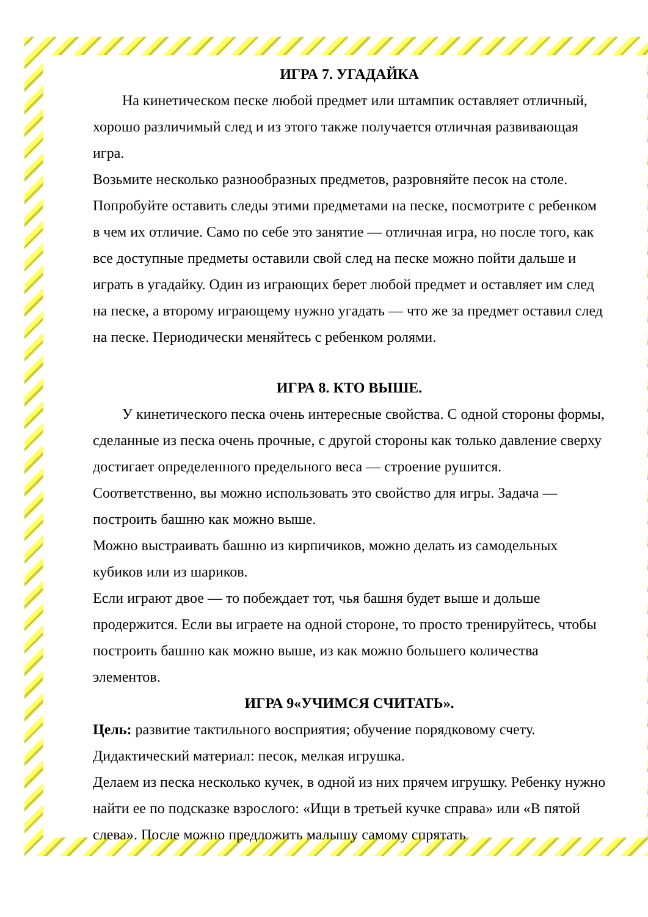ИГРА 7. УГАДАЙКА
На кинетическом песке любой предмет или штампик оставляет отличный, хорошо различимый след и из этого также получается отличная развивающая игра.
Возьмите несколько разнообразных предметов, разровняйте песок на столе. Попробуйте оставить следы этими предметами на песке, посмотрите с ребенком в чем их отличие. Само по себе это занятие — отличная игра, но после того, как все доступные предметы оставили свой след на песке можно пойти дальше и играть в угадайку. Один из играющих берет любой предмет и оставляет им след на песке, а второму играющему нужно угадать — что же за предмет оставил след на песке. Периодически меняйтесь с ребенком ролями.
ИГРА 8. КТО ВЫШЕ.
У кинетического песка очень интересные свойства. С одной стороны формы, сделанные из песка очень прочные, с другой стороны как только давление сверху достигает определенного предельного веса — строение рушится. Соответственно, вы можно использовать это свойство для игры. Задача — построить башню как можно выше.
Можно выстраивать башню из кирпичиков, можно делать из самодельных кубиков или из шариков.
Если играют двое — то побеждает тот, чья башня будет выше и дольше продержится. Если вы играете на одной стороне, то просто тренируйтесь, чтобы построить башню как можно выше, из как можно большего количества элементов.
ИГРА 9«УЧИМСЯ СЧИТАТЬ».
Цель: развитие тактильного восприятия; обучение порядковому счету.
Дидактический материал: песок, мелкая игрушка.
Делаем из песка несколько кучек, в одной из них прячем игрушку. Ребенку нужно найти ее по подсказке взрослого: «Ищи в третьей кучке справа» или «В пятой слева». После можно предложить малышу самому спрятать